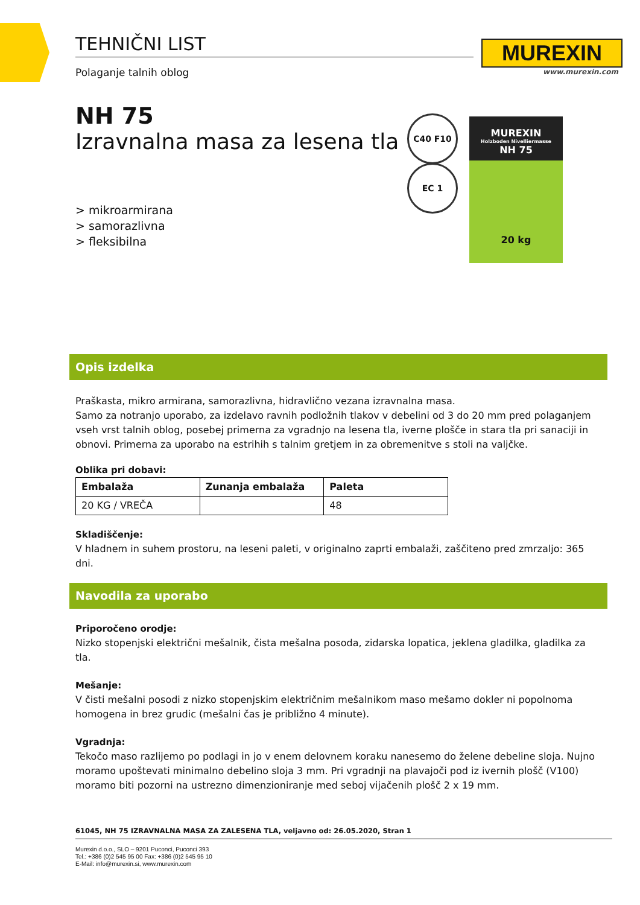TEHNIČNI LIST
Polaganje talnih oblog
MUREXIN
www.murexin.com
NH 75
Izravnalna masa za lesena tla
> mikroarmirana
> samorazlivna
> fleksibilna
C40 F10
EC 1
MUREXIN
Holzboden Nivelliermasse
NH 75
20 kg
Opis izdelka
Praškasta, mikro armirana, samorazlivna, hidravlično vezana izravnalna masa.
Samo za notranjo uporabo, za izdelavo ravnih podložnih tlakov v debelini od 3 do 20 mm pred polaganjem vseh vrst talnih oblog, posebej primerna za vgradnjo na lesena tla, iverne plošče in stara tla pri sanaciji in obnovi. Primerna za uporabo na estrihih s talnim gretjem in za obremenitve s stoli na valjčke.
Oblika pri dobavi:
| Embalaža | Zunanja embalaža | Paleta |
| --- | --- | --- |
| 20 KG / VREČA | | 48 |
Skladiščenje:
V hladnem in suhem prostoru, na leseni paleti, v originalno zaprti embalaži, zaščiteno pred zmrzaljo: 365 dni.
Navodila za uporabo
Priporočeno orodje:
Nizko stopenjski električni mešalnik, čista mešalna posoda, zidarska lopatica, jeklena gladilka, gladilka za tla.
Mešanje:
V čisti mešalni posodi z nizko stopenjskim električnim mešalnikom maso mešamo dokler ni popolnoma homogena in brez grudic (mešalni čas je približno 4 minute).
Vgradnja:
Tekočo maso razlijemo po podlagi in jo v enem delovnem koraku nanesemo do želene debeline sloja. Nujno moramo upoštevati minimalno debelino sloja 3 mm. Pri vgradnji na plavajoči pod iz ivernih plošč (V100) moramo biti pozorni na ustrezno dimenzioniranje med seboj vijačenih plošč 2 x 19 mm.
61045, NH 75 IZRAVNALNA MASA ZA ZALESENA TLA, veljavno od: 26.05.2020, Stran 1
Murexin d.o.o., SLO – 9201 Puconci, Puconci 393
Tel.: +386 (0)2 545 95 00 Fax: +386 (0)2 545 95 10
E-Mail: info@murexin.si, www.murexin.com